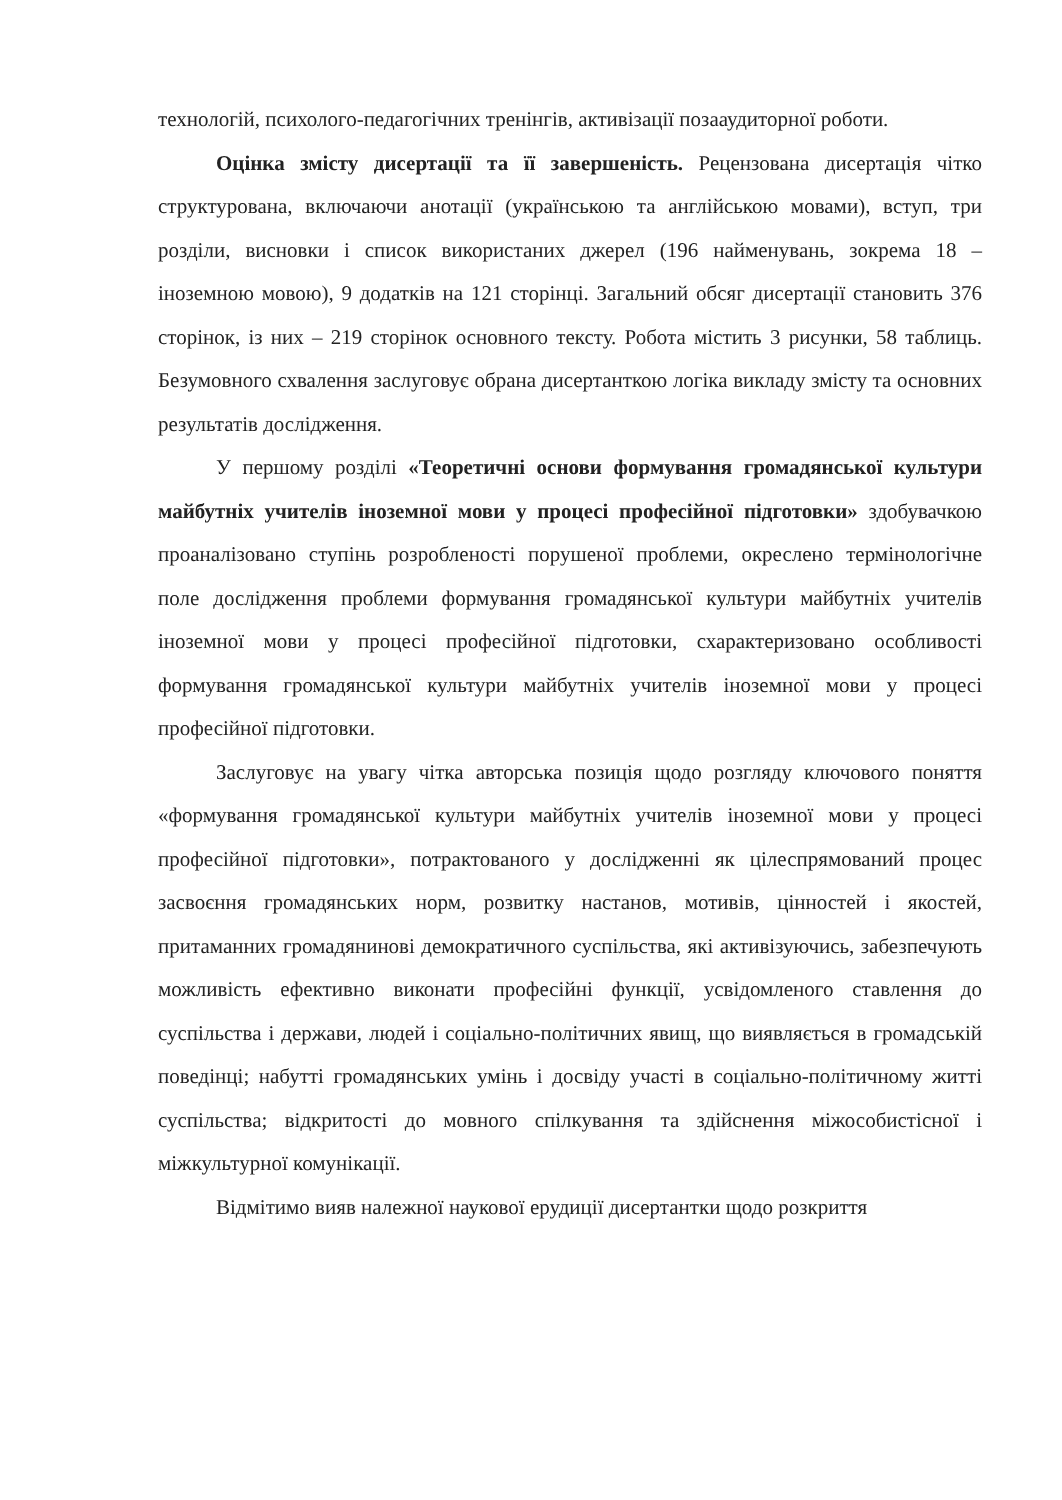технологій, психолого-педагогічних тренінгів, активізації позааудиторної роботи.
Оцінка змісту дисертації та її завершеність. Рецензована дисертація чітко структурована, включаючи анотації (українською та англійською мовами), вступ, три розділи, висновки і список використаних джерел (196 найменувань, зокрема 18 – іноземною мовою), 9 додатків на 121 сторінці. Загальний обсяг дисертації становить 376 сторінок, із них – 219 сторінок основного тексту. Робота містить 3 рисунки, 58 таблиць. Безумовного схвалення заслуговує обрана дисертанткою логіка викладу змісту та основних результатів дослідження.
У першому розділі «Теоретичні основи формування громадянської культури майбутніх учителів іноземної мови у процесі професійної підготовки» здобувачкою проаналізовано ступінь розробленості порушеної проблеми, окреслено термінологічне поле дослідження проблеми формування громадянської культури майбутніх учителів іноземної мови у процесі професійної підготовки, схарактеризовано особливості формування громадянської культури майбутніх учителів іноземної мови у процесі професійної підготовки.
Заслуговує на увагу чітка авторська позиція щодо розгляду ключового поняття «формування громадянської культури майбутніх учителів іноземної мови у процесі професійної підготовки», потрактованого у дослідженні як цілеспрямований процес засвоєння громадянських норм, розвитку настанов, мотивів, цінностей і якостей, притаманних громадянинові демократичного суспільства, які активізуючись, забезпечують можливість ефективно виконати професійні функції, усвідомленого ставлення до суспільства і держави, людей і соціально-політичних явищ, що виявляється в громадській поведінці; набутті громадянських умінь і досвіду участі в соціально-політичному житті суспільства; відкритості до мовного спілкування та здійснення міжособистісної і міжкультурної комунікації.
Відмітимо вияв належної наукової ерудиції дисертантки щодо розкриття